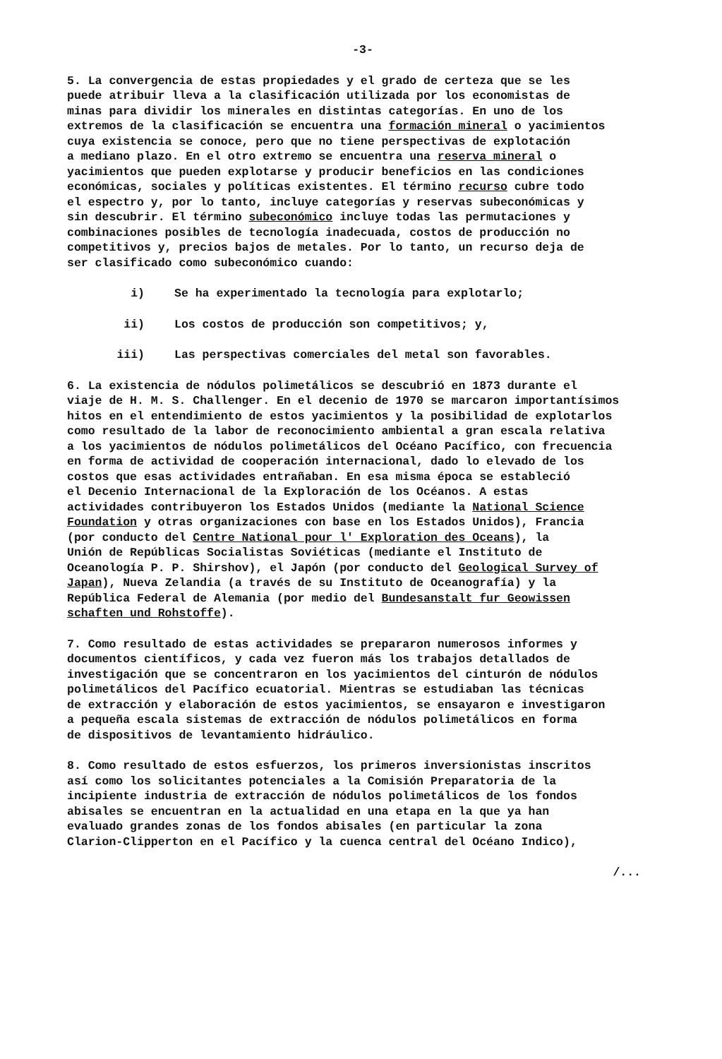-3-
5. La convergencia de estas propiedades y el grado de certeza que se les puede atribuir lleva a la clasificación utilizada por los economistas de minas para dividir los minerales en distintas categorías. En uno de los extremos de la clasificación se encuentra una formación mineral o yacimientos cuya existencia se conoce, pero que no tiene perspectivas de explotación a mediano plazo. En el otro extremo se encuentra una reserva mineral o yacimientos que pueden explotarse y producir beneficios en las condiciones económicas, sociales y políticas existentes. El término recurso cubre todo el espectro y, por lo tanto, incluye categorías y reservas subeconómicas y sin descubrir. El término subeconómico incluye todas las permutaciones y combinaciones posibles de tecnología inadecuada, costos de producción no competitivos y, precios bajos de metales. Por lo tanto, un recurso deja de ser clasificado como subeconómico cuando:
i) Se ha experimentado la tecnología para explotarlo;
ii) Los costos de producción son competitivos; y,
iii) Las perspectivas comerciales del metal son favorables.
6. La existencia de nódulos polimetálicos se descubrió en 1873 durante el viaje de H. M. S. Challenger. En el decenio de 1970 se marcaron importantísimos hitos en el entendimiento de estos yacimientos y la posibilidad de explotarlos como resultado de la labor de reconocimiento ambiental a gran escala relativa a los yacimientos de nódulos polimetálicos del Océano Pacífico, con frecuencia en forma de actividad de cooperación internacional, dado lo elevado de los costos que esas actividades entrañaban. En esa misma época se estableció el Decenio Internacional de la Exploración de los Océanos. A estas actividades contribuyeron los Estados Unidos (mediante la National Science Foundation y otras organizaciones con base en los Estados Unidos), Francia (por conducto del Centre National pour l' Exploration des Oceans), la Unión de Repúblicas Socialistas Soviéticas (mediante el Instituto de Oceanología P. P. Shirshov), el Japón (por conducto del Geological Survey of Japan), Nueva Zelandia (a través de su Instituto de Oceanografía) y la República Federal de Alemania (por medio del Bundesanstalt fur Geowissen schaften und Rohstoffe).
7. Como resultado de estas actividades se prepararon numerosos informes y documentos científicos, y cada vez fueron más los trabajos detallados de investigación que se concentraron en los yacimientos del cinturón de nódulos polimetálicos del Pacífico ecuatorial. Mientras se estudiaban las técnicas de extracción y elaboración de estos yacimientos, se ensayaron e investigaron a pequeña escala sistemas de extracción de nódulos polimetálicos en forma de dispositivos de levantamiento hidráulico.
8. Como resultado de estos esfuerzos, los primeros inversionistas inscritos así como los solicitantes potenciales a la Comisión Preparatoria de la incipiente industria de extracción de nódulos polimetálicos de los fondos abisales se encuentran en la actualidad en una etapa en la que ya han evaluado grandes zonas de los fondos abisales (en particular la zona Clarion-Clipperton en el Pacífico y la cuenca central del Océano Indico),
/...